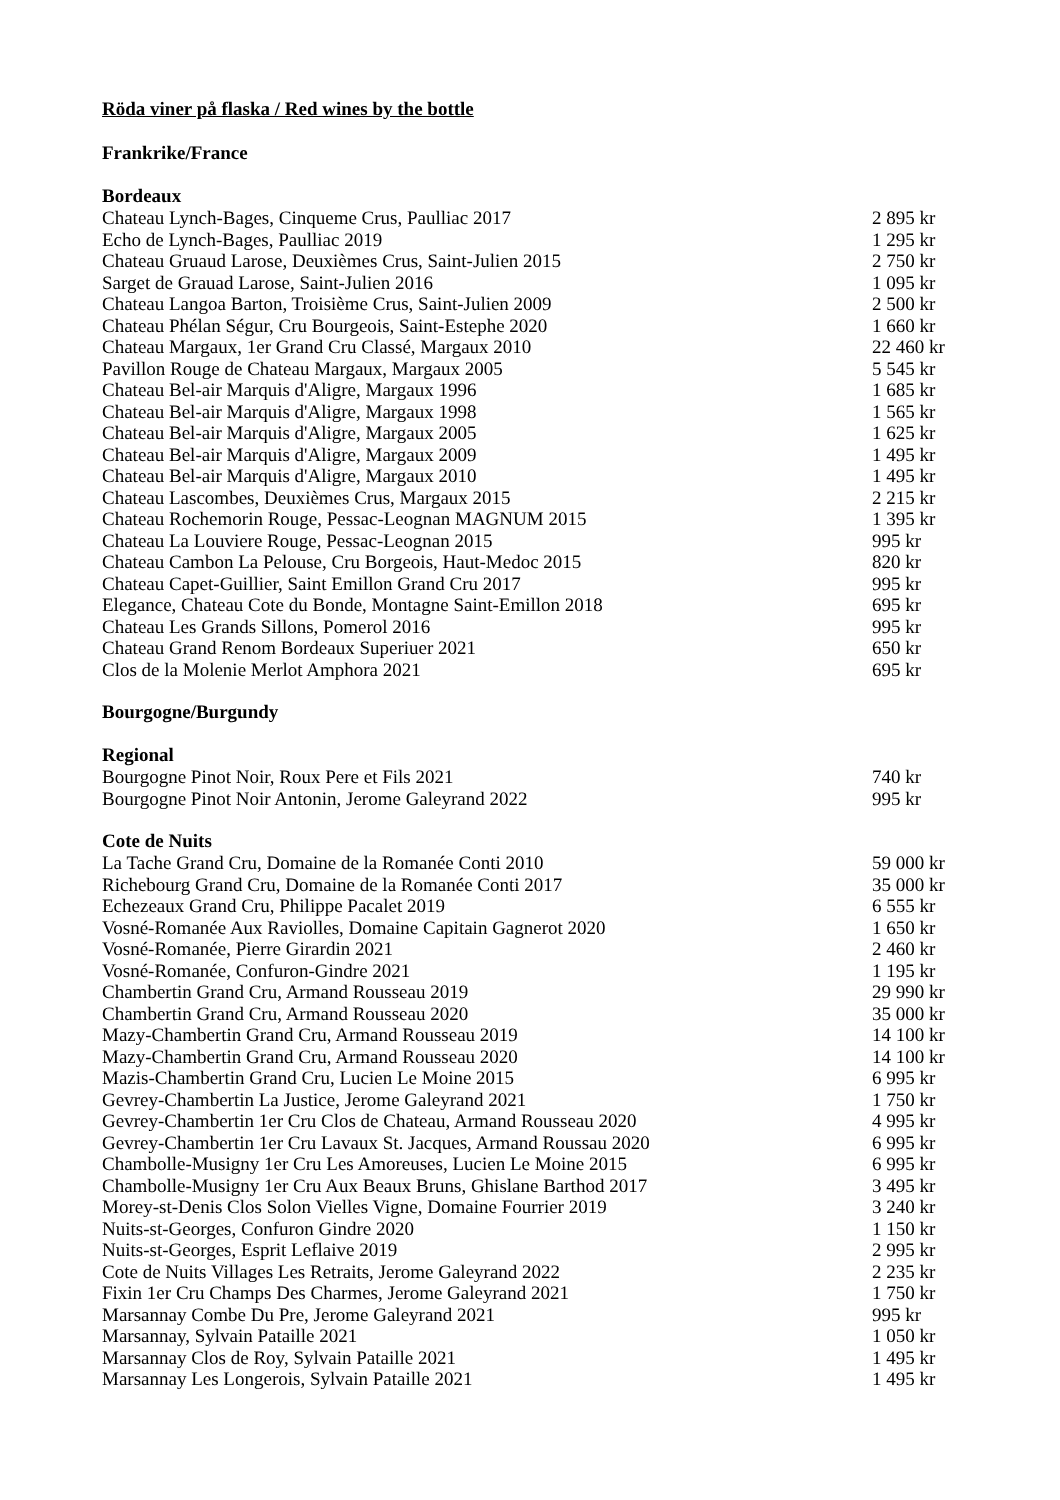Röda viner på flaska / Red wines by the bottle
Frankrike/France
Bordeaux
| Chateau Lynch-Bages, Cinqueme Crus, Paulliac 2017 | 2 895 kr |
| Echo de Lynch-Bages, Paulliac 2019 | 1 295 kr |
| Chateau Gruaud Larose, Deuxièmes Crus, Saint-Julien 2015 | 2 750 kr |
| Sarget de Grauad Larose, Saint-Julien 2016 | 1 095 kr |
| Chateau Langoa Barton, Troisième Crus, Saint-Julien 2009 | 2 500 kr |
| Chateau Phélan Ségur, Cru Bourgeois, Saint-Estephe 2020 | 1 660 kr |
| Chateau Margaux, 1er Grand Cru Classé, Margaux 2010 | 22 460 kr |
| Pavillon Rouge de Chateau Margaux, Margaux 2005 | 5 545 kr |
| Chateau Bel-air Marquis d'Aligre, Margaux 1996 | 1 685 kr |
| Chateau Bel-air Marquis d'Aligre, Margaux 1998 | 1 565 kr |
| Chateau Bel-air Marquis d'Aligre, Margaux 2005 | 1 625 kr |
| Chateau Bel-air Marquis d'Aligre, Margaux 2009 | 1 495 kr |
| Chateau Bel-air Marquis d'Aligre, Margaux 2010 | 1 495 kr |
| Chateau Lascombes, Deuxièmes Crus, Margaux 2015 | 2 215 kr |
| Chateau Rochemorin Rouge, Pessac-Leognan MAGNUM 2015 | 1 395 kr |
| Chateau La Louviere Rouge, Pessac-Leognan 2015 | 995 kr |
| Chateau Cambon La Pelouse, Cru Borgeois, Haut-Medoc 2015 | 820 kr |
| Chateau Capet-Guillier, Saint Emillon Grand Cru 2017 | 995 kr |
| Elegance, Chateau Cote du Bonde, Montagne Saint-Emillon 2018 | 695 kr |
| Chateau Les Grands Sillons, Pomerol 2016 | 995 kr |
| Chateau Grand Renom Bordeaux Superiuer 2021 | 650 kr |
| Clos de la Molenie Merlot Amphora 2021 | 695 kr |
Bourgogne/Burgundy
Regional
| Bourgogne Pinot Noir, Roux Pere et Fils 2021 | 740 kr |
| Bourgogne Pinot Noir Antonin, Jerome Galeyrand 2022 | 995 kr |
Cote de Nuits
| La Tache Grand Cru, Domaine de la Romanée Conti 2010 | 59 000 kr |
| Richebourg Grand Cru, Domaine de la Romanée Conti 2017 | 35 000 kr |
| Echezeaux Grand Cru, Philippe Pacalet 2019 | 6 555 kr |
| Vosné-Romanée Aux Raviolles, Domaine Capitain Gagnerot 2020 | 1 650 kr |
| Vosné-Romanée, Pierre Girardin 2021 | 2 460 kr |
| Vosné-Romanée, Confuron-Gindre 2021 | 1 195 kr |
| Chambertin Grand Cru, Armand Rousseau 2019 | 29 990 kr |
| Chambertin Grand Cru, Armand Rousseau 2020 | 35 000 kr |
| Mazy-Chambertin Grand Cru, Armand Rousseau 2019 | 14 100 kr |
| Mazy-Chambertin Grand Cru, Armand Rousseau 2020 | 14 100 kr |
| Mazis-Chambertin Grand Cru, Lucien Le Moine 2015 | 6 995 kr |
| Gevrey-Chambertin La Justice, Jerome Galeyrand 2021 | 1 750 kr |
| Gevrey-Chambertin 1er Cru Clos de Chateau, Armand Rousseau 2020 | 4 995 kr |
| Gevrey-Chambertin 1er Cru Lavaux St. Jacques, Armand Roussau 2020 | 6 995 kr |
| Chambolle-Musigny 1er Cru Les Amoreuses, Lucien Le Moine 2015 | 6 995 kr |
| Chambolle-Musigny 1er Cru Aux Beaux Bruns, Ghislane Barthod 2017 | 3 495 kr |
| Morey-st-Denis Clos Solon Vielles Vigne, Domaine Fourrier 2019 | 3 240 kr |
| Nuits-st-Georges, Confuron Gindre 2020 | 1 150 kr |
| Nuits-st-Georges, Esprit Leflaive 2019 | 2 995 kr |
| Cote de Nuits Villages Les Retraits, Jerome Galeyrand 2022 | 2 235 kr |
| Fixin 1er Cru Champs Des Charmes, Jerome Galeyrand 2021 | 1 750 kr |
| Marsannay Combe Du Pre, Jerome Galeyrand 2021 | 995 kr |
| Marsannay, Sylvain Pataille 2021 | 1 050 kr |
| Marsannay Clos de Roy, Sylvain Pataille 2021 | 1 495 kr |
| Marsannay Les Longerois, Sylvain Pataille 2021 | 1 495 kr |